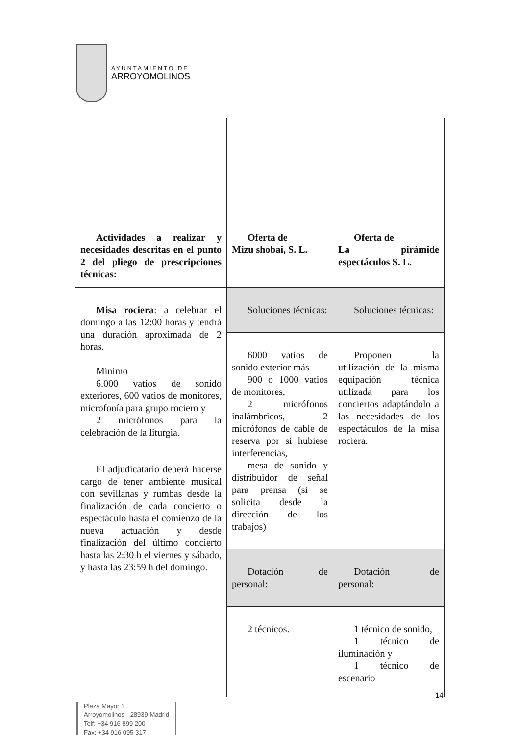AYUNTAMIENTO DE
ARROYOMOLINOS
| Actividades a realizar y necesidades descritas en el punto 2 del pliego de prescripciones técnicas: | Oferta de Mizu shobai, S. L. | Oferta de La pirámide espectáculos S. L. |
| Misa rociera : a celebrar el domingo a las 12:00 horas y tendrá una duración aproximada de 2 horas. Mínimo 6.000 vatios de sonido exteriores, 600 vatios de monitores, microfonía para grupo rociero y 2 micrófonos para la celebración de la liturgia. El adjudicatario deberá hacerse cargo de tener ambiente musical con sevillanas y rumbas desde la finalización de cada concierto o espectáculo hasta el comienzo de la nueva actuación y desde finalización del último concierto hasta las 2:30 h el viernes y sábado, y hasta las 23:59 h del domingo. | Soluciones técnicas: | Soluciones técnicas: |
| | 6000 vatios de sonido exterior más 900 o 1000 vatios de monitores, 2 micrófonos inalámbricos, 2 micrófonos de cable de reserva por si hubiese interferencias, mesa de sonido y distribuidor de señal para prensa (si se solicita desde la dirección de los trabajos) | Proponen la utilización de la misma equipación técnica utilizada para los conciertos adaptándolo a las necesidades de los espectáculos de la misa rociera. |
| | Dotación de personal: | Dotación de personal: |
| | 2 técnicos. | 1 técnico de sonido, 1 técnico de iluminación y 1 técnico de escenario |
14
Plaza Mayor 1
Arroyomolinos - 28939 Madrid
Telf: +34 916 899 200
Fax: +34 916 095 317